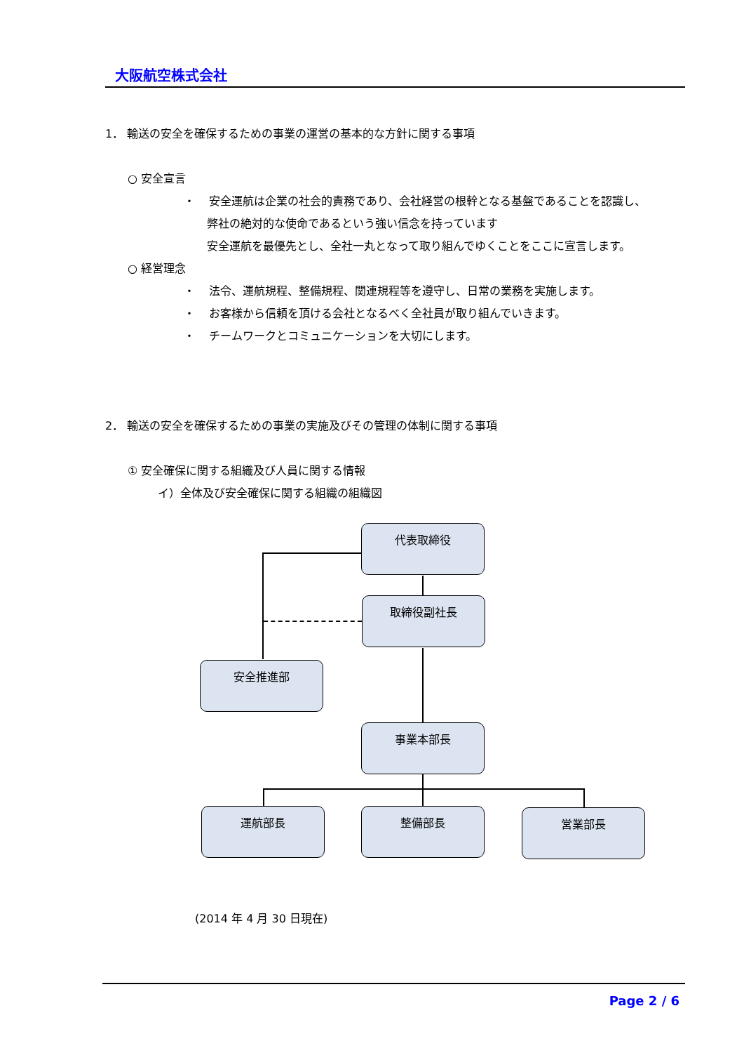大阪航空株式会社
1． 輸送の安全を確保するための事業の運営の基本的な方針に関する事項
○ 安全宣言
・ 安全運航は企業の社会的責務であり、会社経営の根幹となる基盤であることを認識し、
弊社の絶対的な使命であるという強い信念を持っています
安全運航を最優先とし、全社一丸となって取り組んでゆくことをここに宣言します。
○ 経営理念
・ 法令、運航規程、整備規程、関連規程等を遵守し、日常の業務を実施します。
・ お客様から信頼を頂ける会社となるべく全社員が取り組んでいきます。
・ チームワークとコミュニケーションを大切にします。
2． 輸送の安全を確保するための事業の実施及びその管理の体制に関する事項
① 安全確保に関する組織及び人員に関する情報
イ）全体及び安全確保に関する組織の組織図
代表取締役
取締役副社長
安全推進部
事業本部長
運航部長 整備部長 営業部長
(2014 年 4 月 30 日現在)
Page 2 / 6